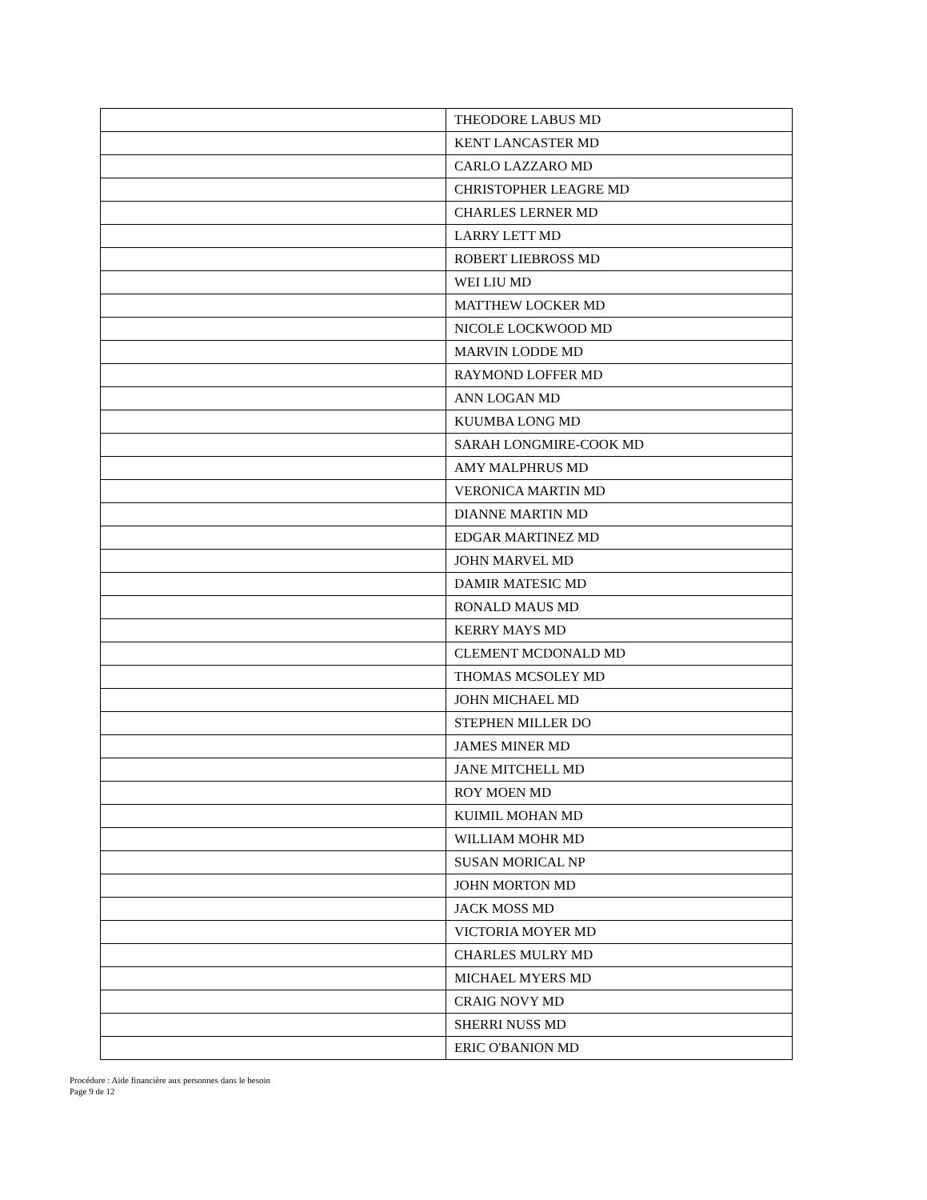| | THEODORE LABUS MD |
| | KENT LANCASTER MD |
| | CARLO LAZZARO MD |
| | CHRISTOPHER LEAGRE MD |
| | CHARLES LERNER MD |
| | LARRY LETT MD |
| | ROBERT LIEBROSS MD |
| | WEI LIU MD |
| | MATTHEW LOCKER MD |
| | NICOLE LOCKWOOD MD |
| | MARVIN LODDE MD |
| | RAYMOND LOFFER MD |
| | ANN LOGAN MD |
| | KUUMBA LONG MD |
| | SARAH LONGMIRE-COOK MD |
| | AMY MALPHRUS MD |
| | VERONICA MARTIN MD |
| | DIANNE MARTIN MD |
| | EDGAR MARTINEZ MD |
| | JOHN MARVEL MD |
| | DAMIR MATESIC MD |
| | RONALD MAUS MD |
| | KERRY MAYS MD |
| | CLEMENT MCDONALD MD |
| | THOMAS MCSOLEY MD |
| | JOHN MICHAEL MD |
| | STEPHEN MILLER DO |
| | JAMES MINER MD |
| | JANE MITCHELL MD |
| | ROY MOEN MD |
| | KUIMIL MOHAN MD |
| | WILLIAM MOHR MD |
| | SUSAN MORICAL NP |
| | JOHN MORTON MD |
| | JACK MOSS MD |
| | VICTORIA MOYER MD |
| | CHARLES MULRY MD |
| | MICHAEL MYERS MD |
| | CRAIG NOVY MD |
| | SHERRI NUSS MD |
| | ERIC O'BANION MD |
Procédure : Aide financière aux personnes dans le besoin
Page 9 de 12